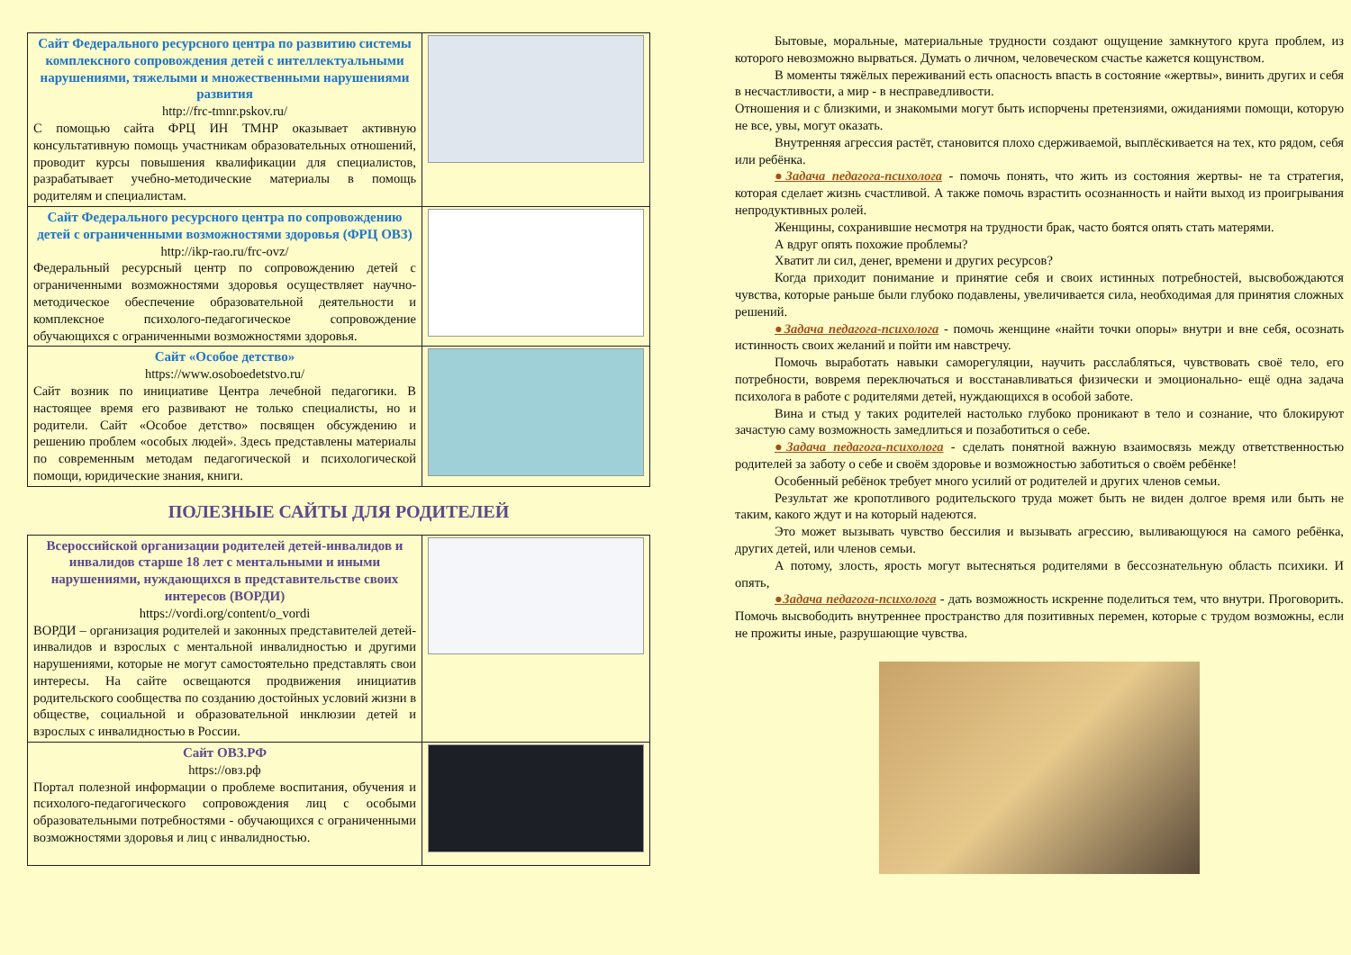| Сайт Федерального ресурсного центра по развитию системы комплексного сопровождения детей с интеллектуальными нарушениями, тяжелыми и множественными нарушениями развития http://frc-tmnr.pskov.ru/ С помощью сайта ФРЦ ИН ТМНР оказывает активную консультативную помощь участникам образовательных отношений, проводит курсы повышения квалификации для специалистов, разрабатывает учебно-методические материалы в помощь родителям и специалистам. | |
| Сайт Федерального ресурсного центра по сопровождению детей с ограниченными возможностями здоровья (ФРЦ ОВЗ) http://ikp-rao.ru/frc-ovz/ Федеральный ресурсный центр по сопровождению детей с ограниченными возможностями здоровья осуществляет научно-методическое обеспечение образовательной деятельности и комплексное психолого-педагогическое сопровождение обучающихся с ограниченными возможностями здоровья. | |
| Сайт «Особое детство» https://www.osoboedetstvo.ru/ Сайт возник по инициативе Центра лечебной педагогики. В настоящее время его развивают не только специалисты, но и родители. Сайт «Особое детство» посвящен обсуждению и решению проблем «особых людей». Здесь представлены материалы по современным методам педагогической и психологической помощи, юридические знания, книги. | |
ПОЛЕЗНЫЕ САЙТЫ ДЛЯ РОДИТЕЛЕЙ
| Всероссийской организации родителей детей-инвалидов и инвалидов старше 18 лет с ментальными и иными нарушениями, нуждающихся в представительстве своих интересов (ВОРДИ) https://vordi.org/content/o_vordi ВОРДИ – организация родителей и законных представителей детей-инвалидов и взрослых с ментальной инвалидностью и другими нарушениями, которые не могут самостоятельно представлять свои интересы. На сайте освещаются продвижения инициатив родительского сообщества по созданию достойных условий жизни в обществе, социальной и образовательной инклюзии детей и взрослых с инвалидностью в России. | |
| Сайт ОВЗ.РФ https://овз.рф Портал полезной информации о проблеме воспитания, обучения и психолого-педагогического сопровождения лиц с особыми образовательными потребностями - обучающихся с ограниченными возможностями здоровья и лиц с инвалидностью. | |
Бытовые, моральные, материальные трудности создают ощущение замкнутого круга проблем, из которого невозможно вырваться. Думать о личном, человеческом счастье кажется кощунством.
В моменты тяжёлых переживаний есть опасность впасть в состояние «жертвы», винить других и себя в несчастливости, а мир - в несправедливости.
Отношения и с близкими, и знакомыми могут быть испорчены претензиями, ожиданиями помощи, которую не все, увы, могут оказать.
Внутренняя агрессия растёт, становится плохо сдерживаемой, выплёскивается на тех, кто рядом, себя или ребёнка.
●Задача педагога-психолога - помочь понять, что жить из состояния жертвы- не та стратегия, которая сделает жизнь счастливой. А также помочь взрастить осознанность и найти выход из проигрывания непродуктивных ролей.
Женщины, сохранившие несмотря на трудности брак, часто боятся опять стать матерями.
А вдруг опять похожие проблемы?
Хватит ли сил, денег, времени и других ресурсов?
Когда приходит понимание и принятие себя и своих истинных потребностей, высвобождаются чувства, которые раньше были глубоко подавлены, увеличивается сила, необходимая для принятия сложных решений.
●Задача педагога-психолога - помочь женщине «найти точки опоры» внутри и вне себя, осознать истинность своих желаний и пойти им навстречу.
Помочь выработать навыки саморегуляции, научить расслабляться, чувствовать своё тело, его потребности, вовремя переключаться и восстанавливаться физически и эмоционально- ещё одна задача психолога в работе с родителями детей, нуждающихся в особой заботе.
Вина и стыд у таких родителей настолько глубоко проникают в тело и сознание, что блокируют зачастую саму возможность замедлиться и позаботиться о себе.
●Задача педагога-психолога - сделать понятной важную взаимосвязь между ответственностью родителей за заботу о себе и своём здоровье и возможностью заботиться о своём ребёнке!
Особенный ребёнок требует много усилий от родителей и других членов семьи.
Результат же кропотливого родительского труда может быть не виден долгое время или быть не таким, какого ждут и на который надеются.
Это может вызывать чувство бессилия и вызывать агрессию, выливающуюся на самого ребёнка, других детей, или членов семьи.
А потому, злость, ярость могут вытесняться родителями в бессознательную область психики. И опять,
●Задача педагога-психолога - дать возможность искренне поделиться тем, что внутри. Проговорить. Помочь высвободить внутреннее пространство для позитивных перемен, которые с трудом возможны, если не прожиты иные, разрушающие чувства.